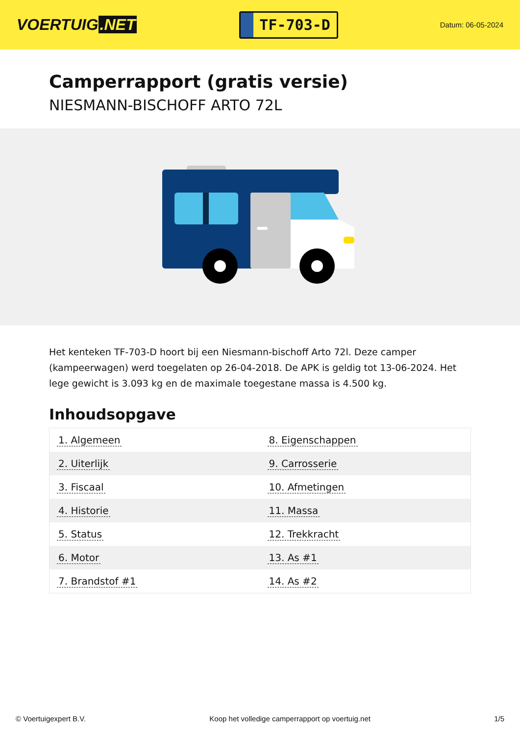VOERTUIG.NET
TF-703-D
Datum: 06-05-2024
Camperrapport (gratis versie)
NIESMANN-BISCHOFF ARTO 72L
Het kenteken TF-703-D hoort bij een Niesmann-bischoff Arto 72l. Deze camper (kampeerwagen) werd toegelaten op 26-04-2018. De APK is geldig tot 13-06-2024. Het lege gewicht is 3.093 kg en de maximale toegestane massa is 4.500 kg.
Inhoudsopgave
| 1. Algemeen | 8. Eigenschappen |
| 2. Uiterlijk | 9. Carrosserie |
| 3. Fiscaal | 10. Afmetingen |
| 4. Historie | 11. Massa |
| 5. Status | 12. Trekkracht |
| 6. Motor | 13. As #1 |
| 7. Brandstof #1 | 14. As #2 |
© Voertuigexpert B.V. Koop het volledige camperrapport op voertuig.net 1/5